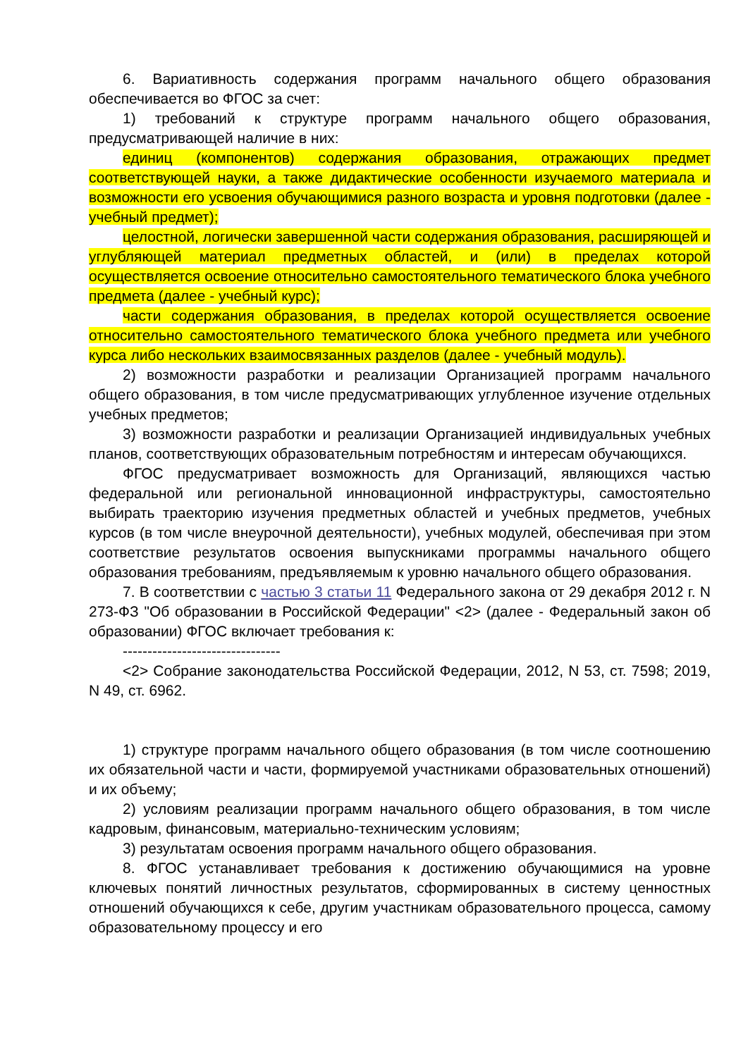6. Вариативность содержания программ начального общего образования обеспечивается во ФГОС за счет:
1) требований к структуре программ начального общего образования, предусматривающей наличие в них:
единиц (компонентов) содержания образования, отражающих предмет соответствующей науки, а также дидактические особенности изучаемого материала и возможности его усвоения обучающимися разного возраста и уровня подготовки (далее - учебный предмет);
целостной, логически завершенной части содержания образования, расширяющей и углубляющей материал предметных областей, и (или) в пределах которой осуществляется освоение относительно самостоятельного тематического блока учебного предмета (далее - учебный курс);
части содержания образования, в пределах которой осуществляется освоение относительно самостоятельного тематического блока учебного предмета или учебного курса либо нескольких взаимосвязанных разделов (далее - учебный модуль).
2) возможности разработки и реализации Организацией программ начального общего образования, в том числе предусматривающих углубленное изучение отдельных учебных предметов;
3) возможности разработки и реализации Организацией индивидуальных учебных планов, соответствующих образовательным потребностям и интересам обучающихся.
ФГОС предусматривает возможность для Организаций, являющихся частью федеральной или региональной инновационной инфраструктуры, самостоятельно выбирать траекторию изучения предметных областей и учебных предметов, учебных курсов (в том числе внеурочной деятельности), учебных модулей, обеспечивая при этом соответствие результатов освоения выпускниками программы начального общего образования требованиям, предъявляемым к уровню начального общего образования.
7. В соответствии с частью 3 статьи 11 Федерального закона от 29 декабря 2012 г. N 273-ФЗ "Об образовании в Российской Федерации" <2> (далее - Федеральный закон об образовании) ФГОС включает требования к:
--------------------------------
<2> Собрание законодательства Российской Федерации, 2012, N 53, ст. 7598; 2019, N 49, ст. 6962.
1) структуре программ начального общего образования (в том числе соотношению их обязательной части и части, формируемой участниками образовательных отношений) и их объему;
2) условиям реализации программ начального общего образования, в том числе кадровым, финансовым, материально-техническим условиям;
3) результатам освоения программ начального общего образования.
8. ФГОС устанавливает требования к достижению обучающимися на уровне ключевых понятий личностных результатов, сформированных в систему ценностных отношений обучающихся к себе, другим участникам образовательного процесса, самому образовательному процессу и его